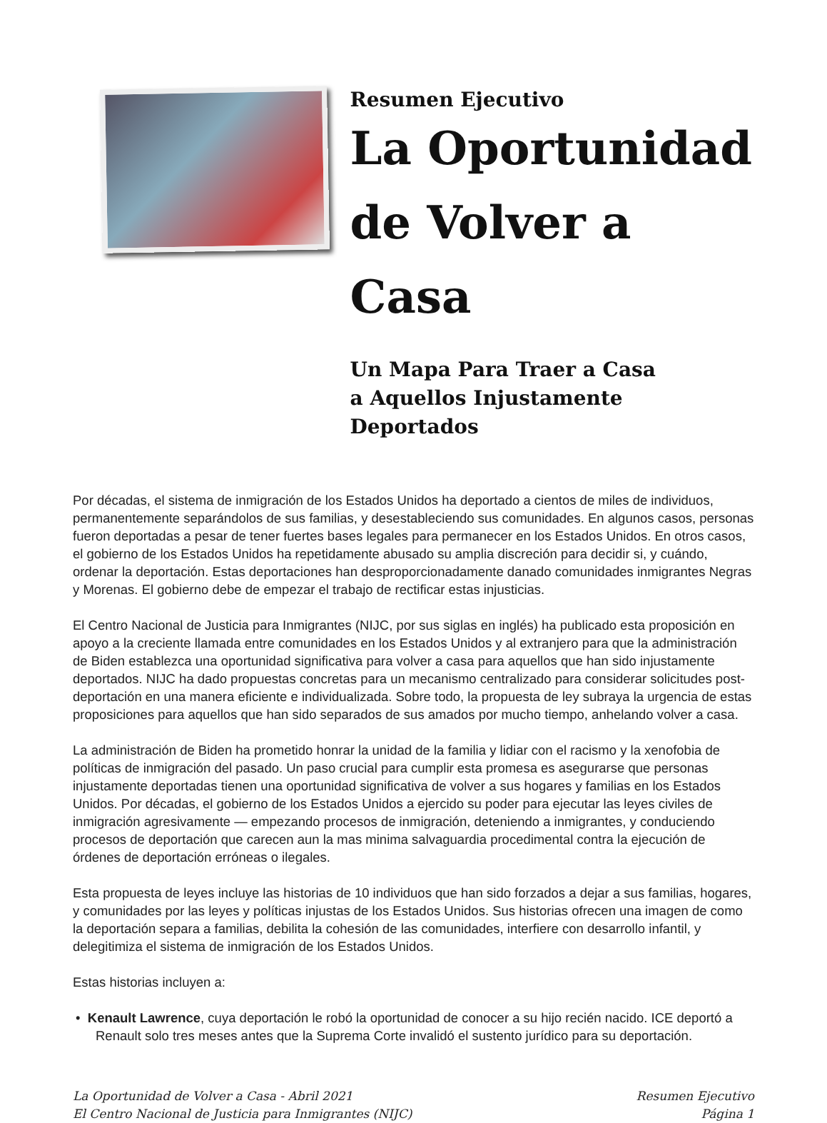Resumen Ejecutivo
La Oportunidad
de Volver a Casa
Un Mapa Para Traer a Casa
a Aquellos Injustamente Deportados
Por décadas, el sistema de inmigración de los Estados Unidos ha deportado a cientos de miles de individuos, permanentemente separándolos de sus familias, y desestableciendo sus comunidades. En algunos casos, personas fueron deportadas a pesar de tener fuertes bases legales para permanecer en los Estados Unidos. En otros casos, el gobierno de los Estados Unidos ha repetidamente abusado su amplia discreción para decidir si, y cuándo, ordenar la deportación. Estas deportaciones han desproporcionadamente danado comunidades inmigrantes Negras y Morenas. El gobierno debe de empezar el trabajo de rectificar estas injusticias.
El Centro Nacional de Justicia para Inmigrantes (NIJC, por sus siglas en inglés) ha publicado esta proposición en apoyo a la creciente llamada entre comunidades en los Estados Unidos y al extranjero para que la administración de Biden establezca una oportunidad significativa para volver a casa para aquellos que han sido injustamente deportados. NIJC ha dado propuestas concretas para un mecanismo centralizado para considerar solicitudes post-deportación en una manera eficiente e individualizada. Sobre todo, la propuesta de ley subraya la urgencia de estas proposiciones para aquellos que han sido separados de sus amados por mucho tiempo, anhelando volver a casa.
La administración de Biden ha prometido honrar la unidad de la familia y lidiar con el racismo y la xenofobia de políticas de inmigración del pasado. Un paso crucial para cumplir esta promesa es asegurarse que personas injustamente deportadas tienen una oportunidad significativa de volver a sus hogares y familias en los Estados Unidos. Por décadas, el gobierno de los Estados Unidos a ejercido su poder para ejecutar las leyes civiles de inmigración agresivamente — empezando procesos de inmigración, deteniendo a inmigrantes, y conduciendo procesos de deportación que carecen aun la mas minima salvaguardia procedimental contra la ejecución de órdenes de deportación erróneas o ilegales.
Esta propuesta de leyes incluye las historias de 10 individuos que han sido forzados a dejar a sus familias, hogares, y comunidades por las leyes y políticas injustas de los Estados Unidos. Sus historias ofrecen una imagen de como la deportación separa a familias, debilita la cohesión de las comunidades, interfiere con desarrollo infantil, y delegitimiza el sistema de inmigración de los Estados Unidos.
Estas historias incluyen a:
• Kenault Lawrence, cuya deportación le robó la oportunidad de conocer a su hijo recién nacido. ICE deportó a Renault solo tres meses antes que la Suprema Corte invalidó el sustento jurídico para su deportación.
La Oportunidad de Volver a Casa - Abril 2021
El Centro Nacional de Justicia para Inmigrantes (NIJC)
Resumen Ejecutivo
Página 1